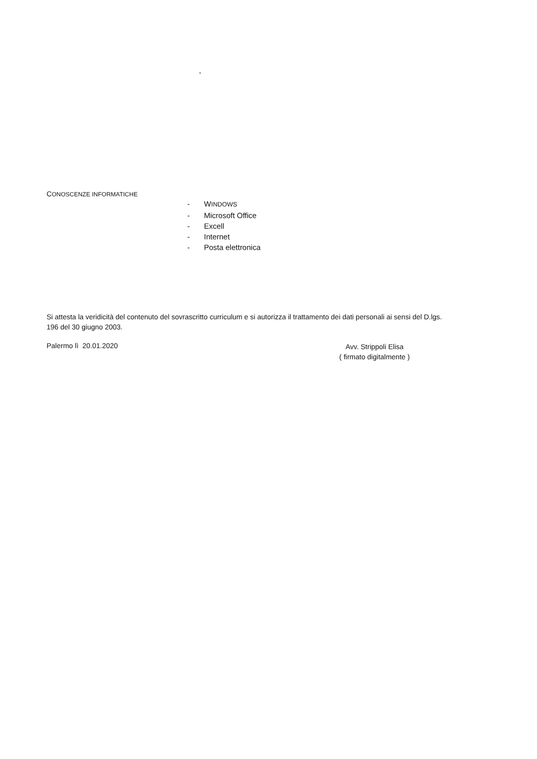-
CONOSCENZE INFORMATICHE
- WINDOWS
- Microsoft Office
- Excell
- Internet
- Posta elettronica
Si attesta la veridicità del contenuto del sovrascritto curriculum e si autorizza il trattamento dei dati personali ai sensi del D.lgs. 196 del 30 giugno 2003.
Palermo lì 20.01.2020
Avv. Strippoli Elisa
( firmato digitalmente )